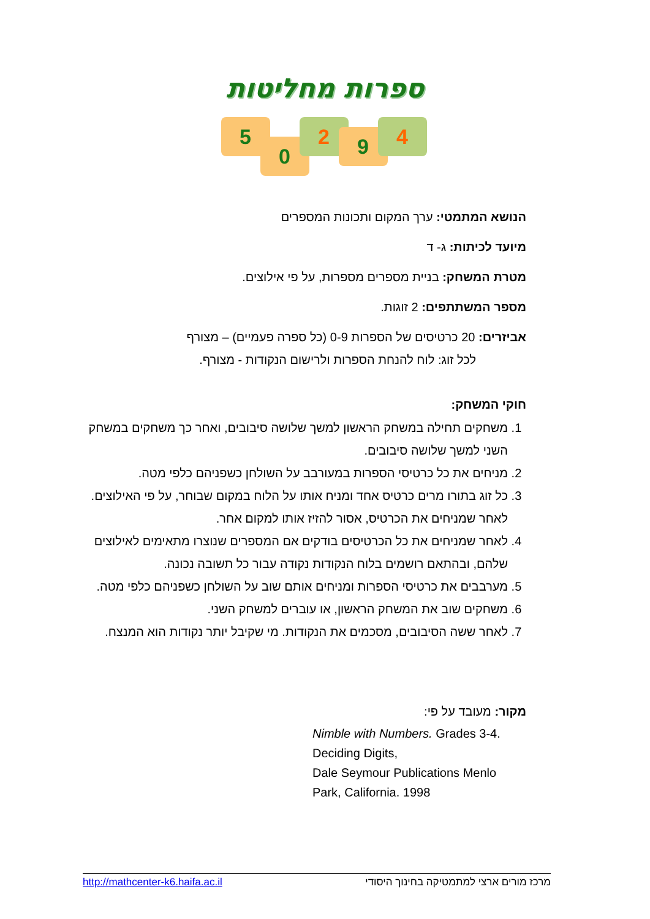ספרות מחליטות
5
0
2 9 4
הנושא המתמטי: ערך המקום ותכונות המספרים
מיועד לכיתות: ג- ד
מטרת המשחק: בניית מספרים מספרות, על פי אילוצים.
מספר המשתתפים: 2 זוגות.
אביזרים: 20 כרטיסים של הספרות 0-9 (כל ספרה פעמיים) – מצורף
לכל זוג: לוח להנחת הספרות ולרישום הנקודות - מצורף.
חוקי המשחק:
1. משחקים תחילה במשחק הראשון למשך שלושה סיבובים, ואחר כך משחקים במשחק השני למשך שלושה סיבובים.
2. מניחים את כל כרטיסי הספרות במעורבב על השולחן כשפניהם כלפי מטה.
3. כל זוג בתורו מרים כרטיס אחד ומניח אותו על הלוח במקום שבוחר, על פי האילוצים. לאחר שמניחים את הכרטיס, אסור להזיז אותו למקום אחר.
4. לאחר שמניחים את כל הכרטיסים בודקים אם המספרים שנוצרו מתאימים לאילוצים שלהם, ובהתאם רושמים בלוח הנקודות נקודה עבור כל תשובה נכונה.
5. מערבבים את כרטיסי הספרות ומניחים אותם שוב על השולחן כשפניהם כלפי מטה.
6. משחקים שוב את המשחק הראשון, או עוברים למשחק השני.
7. לאחר ששה הסיבובים, מסכמים את הנקודות. מי שקיבל יותר נקודות הוא המנצח.
מקור: מעובד על פי:
Nimble with Numbers. Grades 3-4. Deciding Digits,
Dale Seymour Publications Menlo Park, California. 1998
http://mathcenter-k6.haifa.ac.il מרכז מורים ארצי למתמטיקה בחינוך היסודי